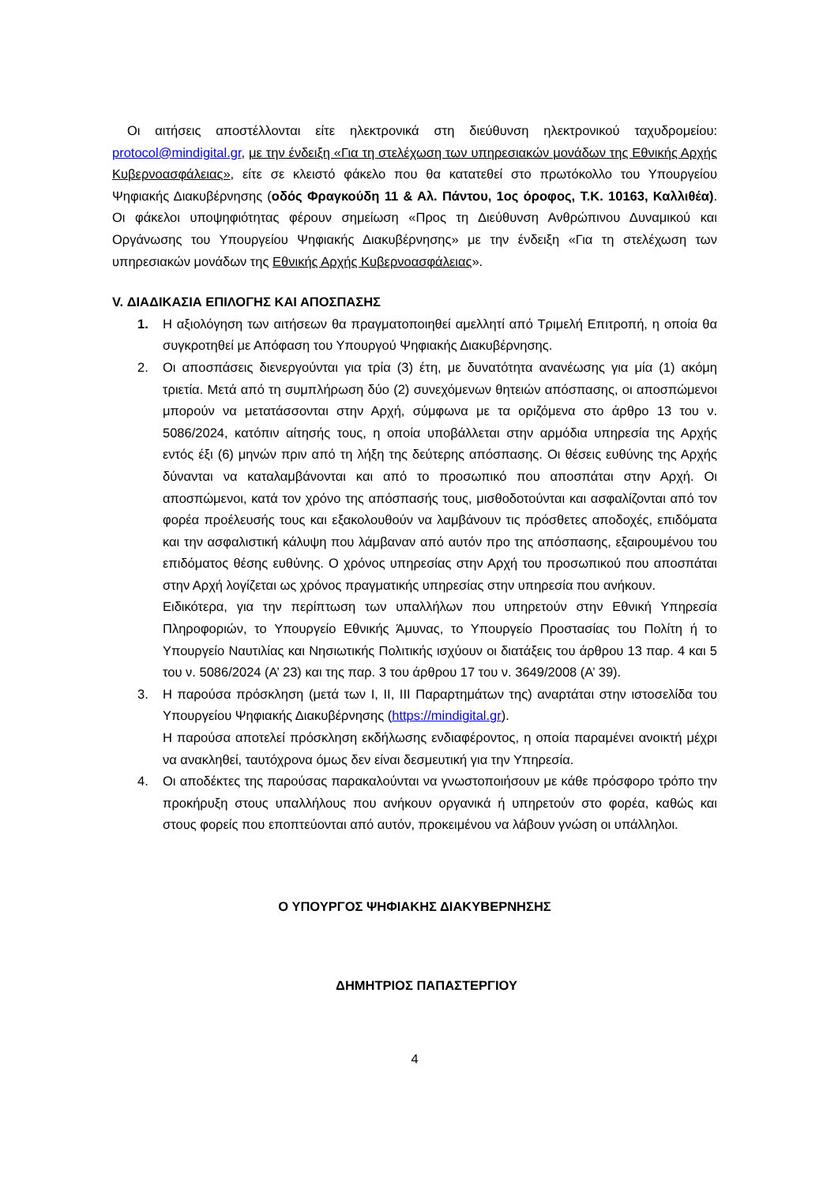Οι αιτήσεις αποστέλλονται είτε ηλεκτρονικά στη διεύθυνση ηλεκτρονικού ταχυδρομείου: protocol@mindigital.gr, με την ένδειξη «Για τη στελέχωση των υπηρεσιακών μονάδων της Εθνικής Αρχής Κυβερνοασφάλειας», είτε σε κλειστό φάκελο που θα κατατεθεί στο πρωτόκολλο του Υπουργείου Ψηφιακής Διακυβέρνησης (οδός Φραγκούδη 11 & Αλ. Πάντου, 1ος όροφος, Τ.Κ. 10163, Καλλιθέα). Οι φάκελοι υποψηφιότητας φέρουν σημείωση «Προς τη Διεύθυνση Ανθρώπινου Δυναμικού και Οργάνωσης του Υπουργείου Ψηφιακής Διακυβέρνησης» με την ένδειξη «Για τη στελέχωση των υπηρεσιακών μονάδων της Εθνικής Αρχής Κυβερνοασφάλειας».
V. ΔΙΑΔΙΚΑΣΙΑ ΕΠΙΛΟΓΗΣ ΚΑΙ ΑΠΟΣΠΑΣΗΣ
1. Η αξιολόγηση των αιτήσεων θα πραγματοποιηθεί αμελλητί από Τριμελή Επιτροπή, η οποία θα συγκροτηθεί με Απόφαση του Υπουργού Ψηφιακής Διακυβέρνησης.
2. Οι αποσπάσεις διενεργούνται για τρία (3) έτη, με δυνατότητα ανανέωσης για μία (1) ακόμη τριετία. Μετά από τη συμπλήρωση δύο (2) συνεχόμενων θητειών απόσπασης, οι αποσπώμενοι μπορούν να μετατάσσονται στην Αρχή, σύμφωνα με τα οριζόμενα στο άρθρο 13 του ν. 5086/2024, κατόπιν αίτησής τους, η οποία υποβάλλεται στην αρμόδια υπηρεσία της Αρχής εντός έξι (6) μηνών πριν από τη λήξη της δεύτερης απόσπασης. Οι θέσεις ευθύνης της Αρχής δύνανται να καταλαμβάνονται και από το προσωπικό που αποσπάται στην Αρχή. Οι αποσπώμενοι, κατά τον χρόνο της απόσπασής τους, μισθοδοτούνται και ασφαλίζονται από τον φορέα προέλευσής τους και εξακολουθούν να λαμβάνουν τις πρόσθετες αποδοχές, επιδόματα και την ασφαλιστική κάλυψη που λάμβαναν από αυτόν προ της απόσπασης, εξαιρουμένου του επιδόματος θέσης ευθύνης. Ο χρόνος υπηρεσίας στην Αρχή του προσωπικού που αποσπάται στην Αρχή λογίζεται ως χρόνος πραγματικής υπηρεσίας στην υπηρεσία που ανήκουν.
Ειδικότερα, για την περίπτωση των υπαλλήλων που υπηρετούν στην Εθνική Υπηρεσία Πληροφοριών, το Υπουργείο Εθνικής Άμυνας, το Υπουργείο Προστασίας του Πολίτη ή το Υπουργείο Ναυτιλίας και Νησιωτικής Πολιτικής ισχύουν οι διατάξεις του άρθρου 13 παρ. 4 και 5 του ν. 5086/2024 (Α’ 23) και της παρ. 3 του άρθρου 17 του ν. 3649/2008 (Α’ 39).
3. Η παρούσα πρόσκληση (μετά των Ι, ΙΙ, ΙΙΙ Παραρτημάτων της) αναρτάται στην ιστοσελίδα του Υπουργείου Ψηφιακής Διακυβέρνησης (https://mindigital.gr).
Η παρούσα αποτελεί πρόσκληση εκδήλωσης ενδιαφέροντος, η οποία παραμένει ανοικτή μέχρι να ανακληθεί, ταυτόχρονα όμως δεν είναι δεσμευτική για την Υπηρεσία.
4. Οι αποδέκτες της παρούσας παρακαλούνται να γνωστοποιήσουν με κάθε πρόσφορο τρόπο την προκήρυξη στους υπαλλήλους που ανήκουν οργανικά ή υπηρετούν στο φορέα, καθώς και στους φορείς που εποπτεύονται από αυτόν, προκειμένου να λάβουν γνώση οι υπάλληλοι.
Ο ΥΠΟΥΡΓΟΣ ΨΗΦΙΑΚΗΣ ΔΙΑΚΥΒΕΡΝΗΣΗΣ
ΔΗΜΗΤΡΙΟΣ ΠΑΠΑΣΤΕΡΓΙΟΥ
4